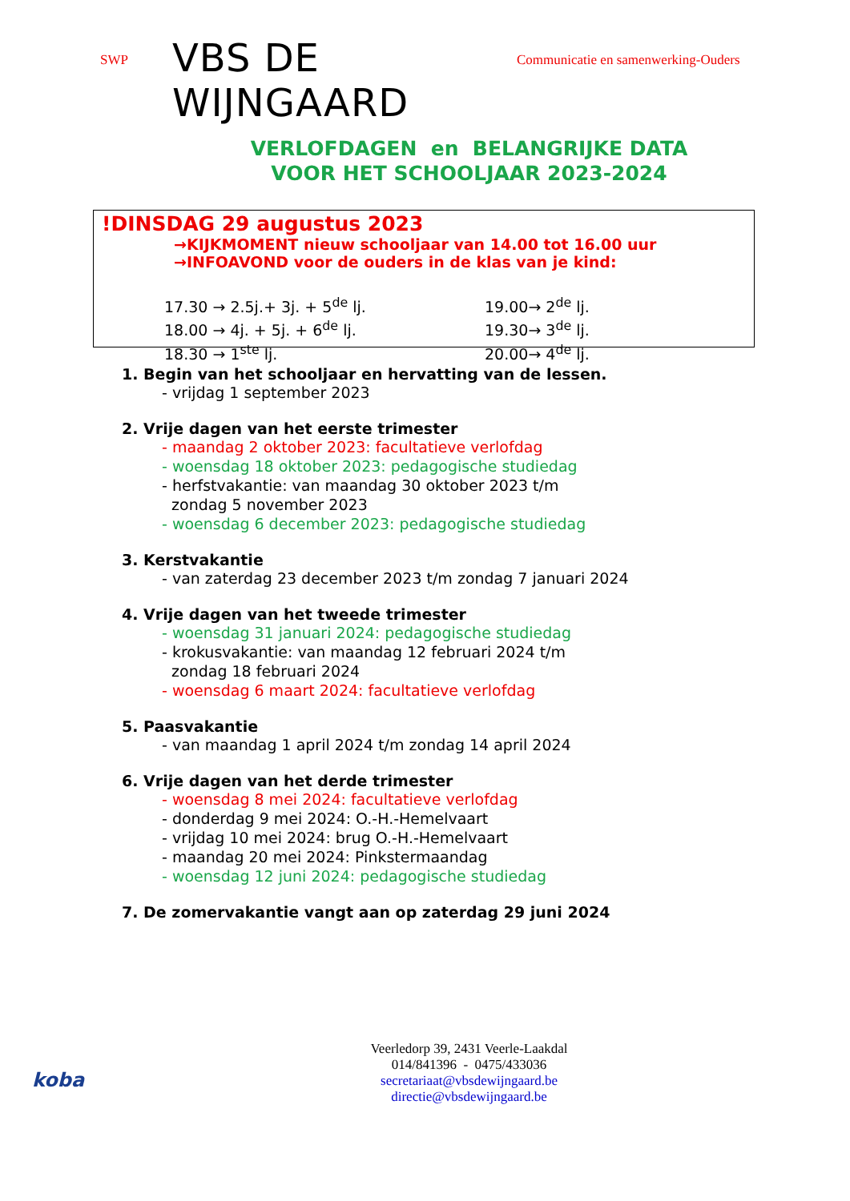SWP
VBS DE WIJNGAARD
Communicatie en samenwerking-Ouders
VERLOFDAGEN en BELANGRIJKE DATA
VOOR HET SCHOOLJAAR 2023-2024
!DINSDAG 29 augustus 2023
→KIJKMOMENT nieuw schooljaar van 14.00 tot 16.00 uur
→INFOAVOND voor de ouders in de klas van je kind:
17.30 → 2.5j.+ 3j. + 5<sup>de</sup> lj.
19.00→ 2<sup>de</sup> lj.
18.00 → 4j. + 5j. + 6<sup>de</sup> lj.
19.30→ 3<sup>de</sup> lj.
18.30 → 1<sup>ste</sup> lj.
20.00→ 4<sup>de</sup> lj.
1. Begin van het schooljaar en hervatting van de lessen.
- vrijdag 1 september 2023
2. Vrije dagen van het eerste trimester
- maandag 2 oktober 2023: facultatieve verlofdag
- woensdag 18 oktober 2023: pedagogische studiedag
- herfstvakantie: van maandag 30 oktober 2023 t/m
zondag 5 november 2023
- woensdag 6 december 2023: pedagogische studiedag
3. Kerstvakantie
- van zaterdag 23 december 2023 t/m zondag 7 januari 2024
4. Vrije dagen van het tweede trimester
- woensdag 31 januari 2024: pedagogische studiedag
- krokusvakantie: van maandag 12 februari 2024 t/m
zondag 18 februari 2024
- woensdag 6 maart 2024: facultatieve verlofdag
5. Paasvakantie
- van maandag 1 april 2024 t/m zondag 14 april 2024
6. Vrije dagen van het derde trimester
- woensdag 8 mei 2024: facultatieve verlofdag
- donderdag 9 mei 2024: O.-H.-Hemelvaart
- vrijdag 10 mei 2024: brug O.-H.-Hemelvaart
- maandag 20 mei 2024: Pinkstermaandag
- woensdag 12 juni 2024: pedagogische studiedag
7. De zomervakantie vangt aan op zaterdag 29 juni 2024
Veerledorp 39, 2431 Veerle-Laakdal
014/841396 - 0475/433036
secretariaat@vbsdewijngaard.be
directie@vbsdewijngaard.be
koba